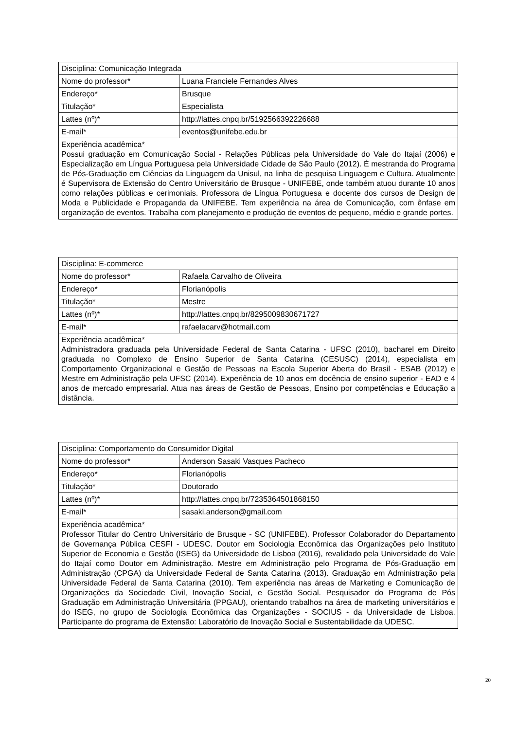| Disciplina: Comunicação Integrada | |
| Nome do professor* | Luana Franciele Fernandes Alves |
| Endereço* | Brusque |
| Titulação* | Especialista |
| Lattes (nº)* | http://lattes.cnpq.br/5192566392226688 |
| E-mail* | eventos@unifebe.edu.br |
| Experiência acadêmica* Possui graduação em Comunicação Social - Relações Públicas pela Universidade do Vale do Itajaí (2006) e Especialização em Língua Portuguesa pela Universidade Cidade de São Paulo (2012). É mestranda do Programa de Pós-Graduação em Ciências da Linguagem da Unisul, na linha de pesquisa Linguagem e Cultura. Atualmente é Supervisora de Extensão do Centro Universitário de Brusque - UNIFEBE, onde também atuou durante 10 anos como relações públicas e cerimoniais. Professora de Língua Portuguesa e docente dos cursos de Design de Moda e Publicidade e Propaganda da UNIFEBE. Tem experiência na área de Comunicação, com ênfase em organização de eventos. Trabalha com planejamento e produção de eventos de pequeno, médio e grande portes. | |
| Disciplina: E-commerce | |
| Nome do professor* | Rafaela Carvalho de Oliveira |
| Endereço* | Florianópolis |
| Titulação* | Mestre |
| Lattes (nº)* | http://lattes.cnpq.br/8295009830671727 |
| E-mail* | rafaelacarv@hotmail.com |
| Experiência acadêmica* Administradora graduada pela Universidade Federal de Santa Catarina - UFSC (2010), bacharel em Direito graduada no Complexo de Ensino Superior de Santa Catarina (CESUSC) (2014), especialista em Comportamento Organizacional e Gestão de Pessoas na Escola Superior Aberta do Brasil - ESAB (2012) e Mestre em Administração pela UFSC (2014). Experiência de 10 anos em docência de ensino superior - EAD e 4 anos de mercado empresarial. Atua nas áreas de Gestão de Pessoas, Ensino por competências e Educação a distância. | |
| Disciplina: Comportamento do Consumidor Digital | |
| Nome do professor* | Anderson Sasaki Vasques Pacheco |
| Endereço* | Florianópolis |
| Titulação* | Doutorado |
| Lattes (nº)* | http://lattes.cnpq.br/7235364501868150 |
| E-mail* | sasaki.anderson@gmail.com |
| Experiência acadêmica* Professor Titular do Centro Universitário de Brusque - SC (UNIFEBE). Professor Colaborador do Departamento de Governança Pública CESFI - UDESC. Doutor em Sociologia Econômica das Organizações pelo Instituto Superior de Economia e Gestão (ISEG) da Universidade de Lisboa (2016), revalidado pela Universidade do Vale do Itajaí como Doutor em Administração. Mestre em Administração pelo Programa de Pós-Graduação em Administração (CPGA) da Universidade Federal de Santa Catarina (2013). Graduação em Administração pela Universidade Federal de Santa Catarina (2010). Tem experiência nas áreas de Marketing e Comunicação de Organizações da Sociedade Civil, Inovação Social, e Gestão Social. Pesquisador do Programa de Pós Graduação em Administração Universitária (PPGAU), orientando trabalhos na área de marketing universitários e do ISEG, no grupo de Sociologia Econômica das Organizações - SOCIUS - da Universidade de Lisboa. Participante do programa de Extensão: Laboratório de Inovação Social e Sustentabilidade da UDESC. | |
20